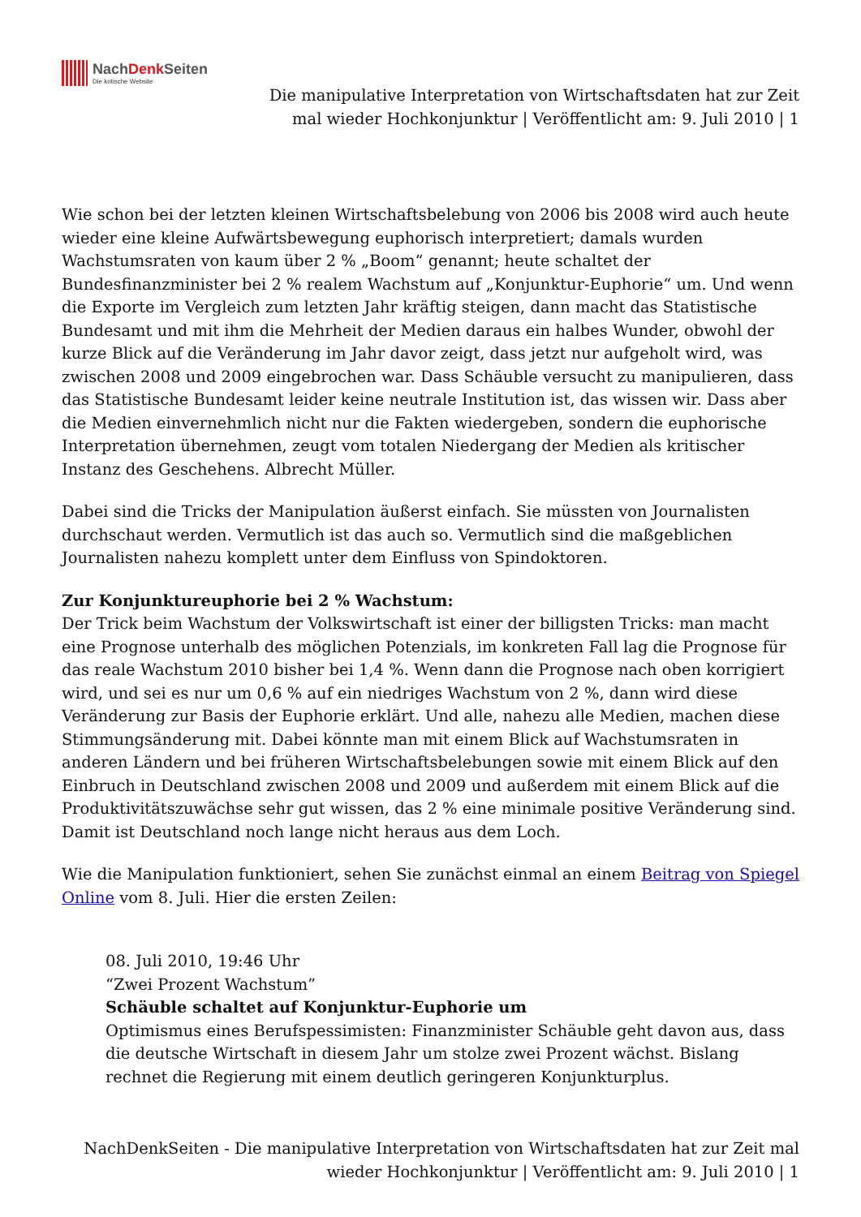NachDenk Seiten
Die kritische Website
Die manipulative Interpretation von Wirtschaftsdaten hat zur Zeit mal wieder Hochkonjunktur | Veröffentlicht am: 9. Juli 2010 | 1
Wie schon bei der letzten kleinen Wirtschaftsbelebung von 2006 bis 2008 wird auch heute wieder eine kleine Aufwärtsbewegung euphorisch interpretiert; damals wurden Wachstumsraten von kaum über 2 % „Boom“ genannt; heute schaltet der Bundesfinanzminister bei 2 % realem Wachstum auf „Konjunktur-Euphorie“ um. Und wenn die Exporte im Vergleich zum letzten Jahr kräftig steigen, dann macht das Statistische Bundesamt und mit ihm die Mehrheit der Medien daraus ein halbes Wunder, obwohl der kurze Blick auf die Veränderung im Jahr davor zeigt, dass jetzt nur aufgeholt wird, was zwischen 2008 und 2009 eingebrochen war. Dass Schäuble versucht zu manipulieren, dass das Statistische Bundesamt leider keine neutrale Institution ist, das wissen wir. Dass aber die Medien einvernehmlich nicht nur die Fakten wiedergeben, sondern die euphorische Interpretation übernehmen, zeugt vom totalen Niedergang der Medien als kritischer Instanz des Geschehens. Albrecht Müller.
Dabei sind die Tricks der Manipulation äußerst einfach. Sie müssten von Journalisten durchschaut werden. Vermutlich ist das auch so. Vermutlich sind die maßgeblichen Journalisten nahezu komplett unter dem Einfluss von Spindoktoren.
Zur Konjunktureuphorie bei 2 % Wachstum:
Der Trick beim Wachstum der Volkswirtschaft ist einer der billigsten Tricks: man macht eine Prognose unterhalb des möglichen Potenzials, im konkreten Fall lag die Prognose für das reale Wachstum 2010 bisher bei 1,4 %. Wenn dann die Prognose nach oben korrigiert wird, und sei es nur um 0,6 % auf ein niedriges Wachstum von 2 %, dann wird diese Veränderung zur Basis der Euphorie erklärt. Und alle, nahezu alle Medien, machen diese Stimmungsänderung mit. Dabei könnte man mit einem Blick auf Wachstumsraten in anderen Ländern und bei früheren Wirtschaftsbelebungen sowie mit einem Blick auf den Einbruch in Deutschland zwischen 2008 und 2009 und außerdem mit einem Blick auf die Produktivitätszuwächse sehr gut wissen, das 2 % eine minimale positive Veränderung sind. Damit ist Deutschland noch lange nicht heraus aus dem Loch.
Wie die Manipulation funktioniert, sehen Sie zunächst einmal an einem Beitrag von Spiegel Online vom 8. Juli. Hier die ersten Zeilen:
08. Juli 2010, 19:46 Uhr
“Zwei Prozent Wachstum”
Schäuble schaltet auf Konjunktur-Euphorie um
Optimismus eines Berufspessimisten: Finanzminister Schäuble geht davon aus, dass die deutsche Wirtschaft in diesem Jahr um stolze zwei Prozent wächst. Bislang rechnet die Regierung mit einem deutlich geringeren Konjunkturplus.
NachDenkSeiten - Die manipulative Interpretation von Wirtschaftsdaten hat zur Zeit mal
wieder Hochkonjunktur | Veröffentlicht am: 9. Juli 2010 | 1